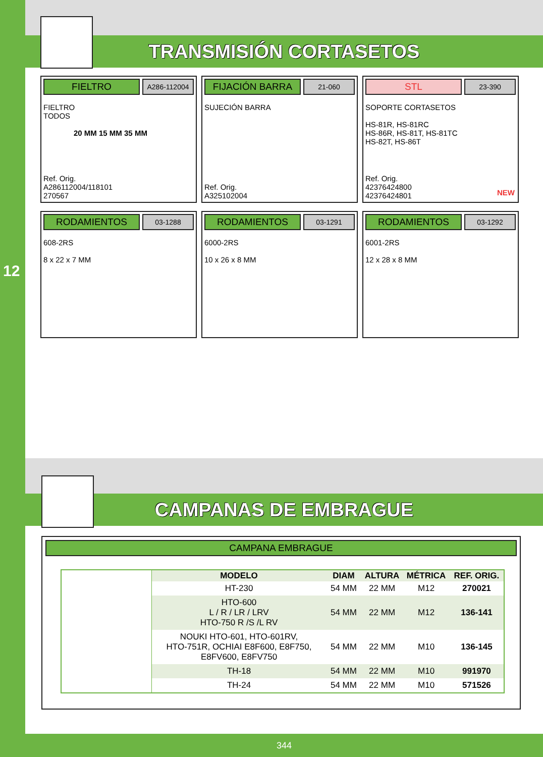12
TRANSMISIÓN CORTASETOS
FIELTRO
A286-112004
FIELTRO
TODOS
20 MM 15 MM 35 MM
Ref. Orig.
A286112004/118101
270567
FIJACIÓN BARRA
21-060
SUJECIÓN BARRA
Ref. Orig.
A325102004
STL
23-390
SOPORTE CORTASETOS
HS-81R, HS-81RC
HS-86R, HS-81T, HS-81TC
HS-82T, HS-86T
Ref. Orig.
42376424800
42376424801
NEW
RODAMIENTOS
03-1288
608-2RS
8 x 22 x 7 MM
RODAMIENTOS
03-1291
6000-2RS
10 x 26 x 8 MM
RODAMIENTOS
03-1292
6001-2RS
12 x 28 x 8 MM
CAMPANAS DE EMBRAGUE
CAMPANA EMBRAGUE
| | MODELO | DIAM | ALTURA | MÉTRICA | REF. ORIG. |
| | HT-230 | 54 MM | 22 MM | M12 | 270021 |
| | HTO-600 L / R / LR / LRV HTO-750 R /S /L RV | 54 MM | 22 MM | M12 | 136-141 |
| | NOUKI HTO-601, HTO-601RV, HTO-751R, OCHIAI E8F600, E8F750, E8FV600, E8FV750 | 54 MM | 22 MM | M10 | 136-145 |
| | TH-18 | 54 MM | 22 MM | M10 | 991970 |
| | TH-24 | 54 MM | 22 MM | M10 | 571526 |
344